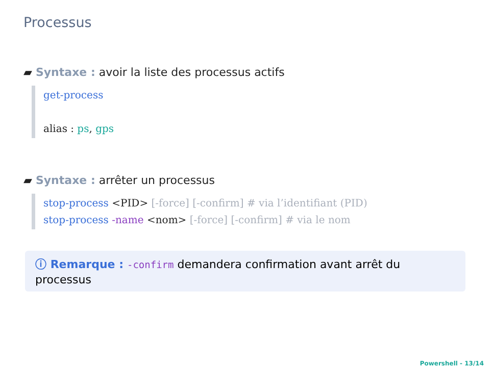Processus
▰ Syntaxe : avoir la liste des processus actifs
get-process
alias : ps, gps
▰ Syntaxe : arrêter un processus
stop-process <PID> [-force] [-confirm] # via l’identifiant (PID)
stop-process -name <nom> [-force] [-confirm] # via le nom
ⓘ Remarque : -confirm demandera confirmation avant arrêt du processus
Powershell - 13/14